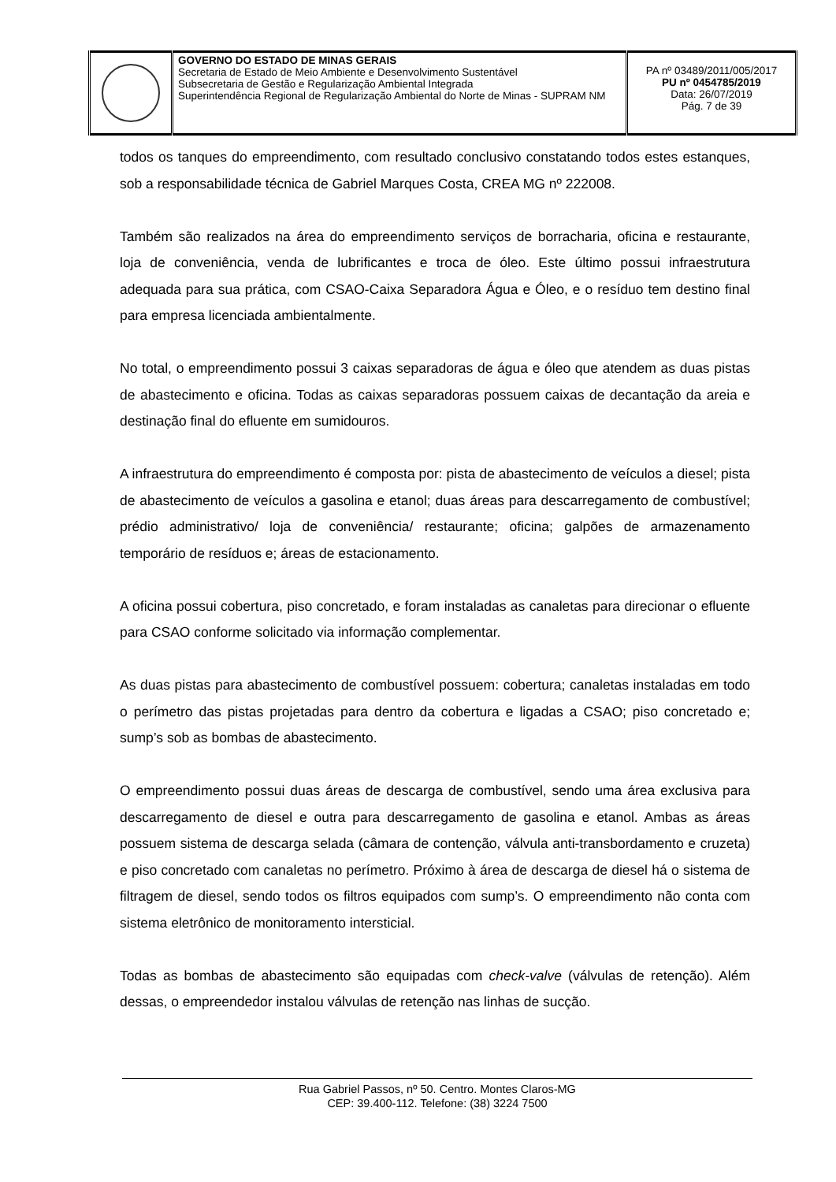| | GOVERNO DO ESTADO DE MINAS GERAIS Secretaria de Estado de Meio Ambiente e Desenvolvimento Sustentável Subsecretaria de Gestão e Regularização Ambiental Integrada Superintendência Regional de Regularização Ambiental do Norte de Minas - SUPRAM NM | PA nº 03489/2011/005/2017 PU nº 0454785/2019 Data: 26/07/2019 Pág. 7 de 39 |
todos os tanques do empreendimento, com resultado conclusivo constatando todos estes estanques, sob a responsabilidade técnica de Gabriel Marques Costa, CREA MG nº 222008.
Também são realizados na área do empreendimento serviços de borracharia, oficina e restaurante, loja de conveniência, venda de lubrificantes e troca de óleo. Este último possui infraestrutura adequada para sua prática, com CSAO-Caixa Separadora Água e Óleo, e o resíduo tem destino final para empresa licenciada ambientalmente.
No total, o empreendimento possui 3 caixas separadoras de água e óleo que atendem as duas pistas de abastecimento e oficina. Todas as caixas separadoras possuem caixas de decantação da areia e destinação final do efluente em sumidouros.
A infraestrutura do empreendimento é composta por: pista de abastecimento de veículos a diesel; pista de abastecimento de veículos a gasolina e etanol; duas áreas para descarregamento de combustível; prédio administrativo/ loja de conveniência/ restaurante; oficina; galpões de armazenamento temporário de resíduos e; áreas de estacionamento.
A oficina possui cobertura, piso concretado, e foram instaladas as canaletas para direcionar o efluente para CSAO conforme solicitado via informação complementar.
As duas pistas para abastecimento de combustível possuem: cobertura; canaletas instaladas em todo o perímetro das pistas projetadas para dentro da cobertura e ligadas a CSAO; piso concretado e; sump’s sob as bombas de abastecimento.
O empreendimento possui duas áreas de descarga de combustível, sendo uma área exclusiva para descarregamento de diesel e outra para descarregamento de gasolina e etanol. Ambas as áreas possuem sistema de descarga selada (câmara de contenção, válvula anti-transbordamento e cruzeta) e piso concretado com canaletas no perímetro. Próximo à área de descarga de diesel há o sistema de filtragem de diesel, sendo todos os filtros equipados com sump’s. O empreendimento não conta com sistema eletrônico de monitoramento intersticial.
Todas as bombas de abastecimento são equipadas com check-valve (válvulas de retenção). Além dessas, o empreendedor instalou válvulas de retenção nas linhas de sucção.
Rua Gabriel Passos, nº 50. Centro. Montes Claros-MG
CEP: 39.400-112. Telefone: (38) 3224 7500